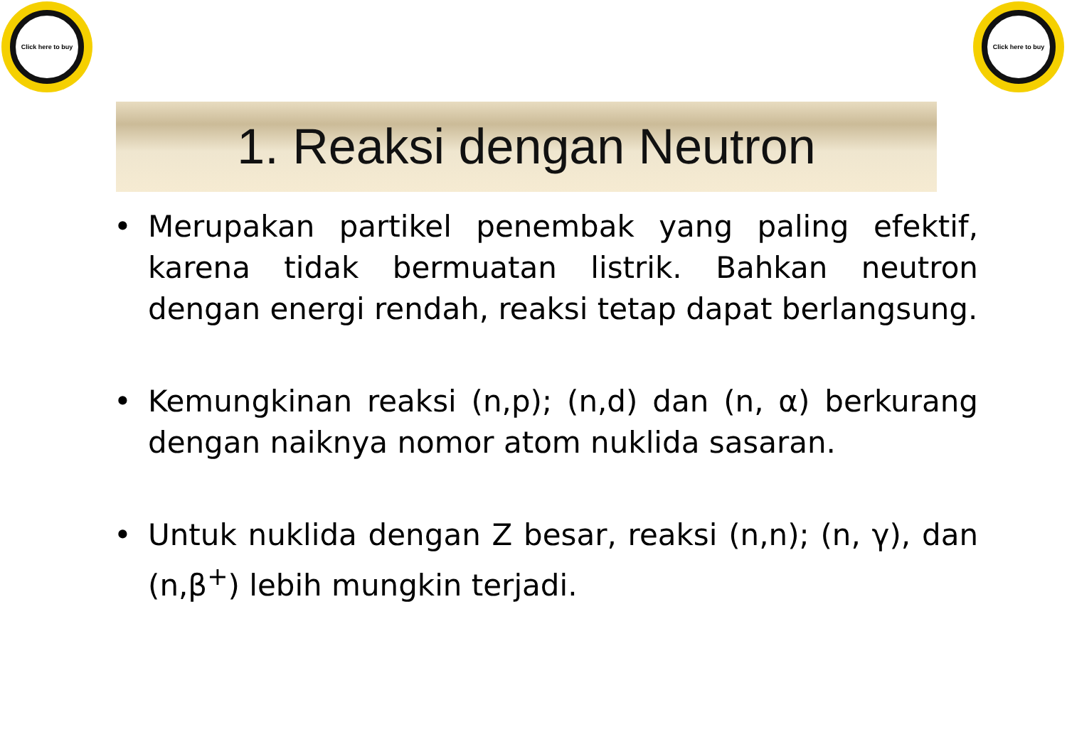Click here to buy
Click here to buy
1. Reaksi dengan Neutron
• Merupakan partikel penembak yang paling efektif, karena tidak bermuatan listrik. Bahkan neutron dengan energi rendah, reaksi tetap dapat berlangsung.
• Kemungkinan reaksi (n,p); (n,d) dan (n, α) berkurang dengan naiknya nomor atom nuklida sasaran.
• Untuk nuklida dengan Z besar, reaksi (n,n); (n, γ), dan (n,β<sup>+</sup>) lebih mungkin terjadi.